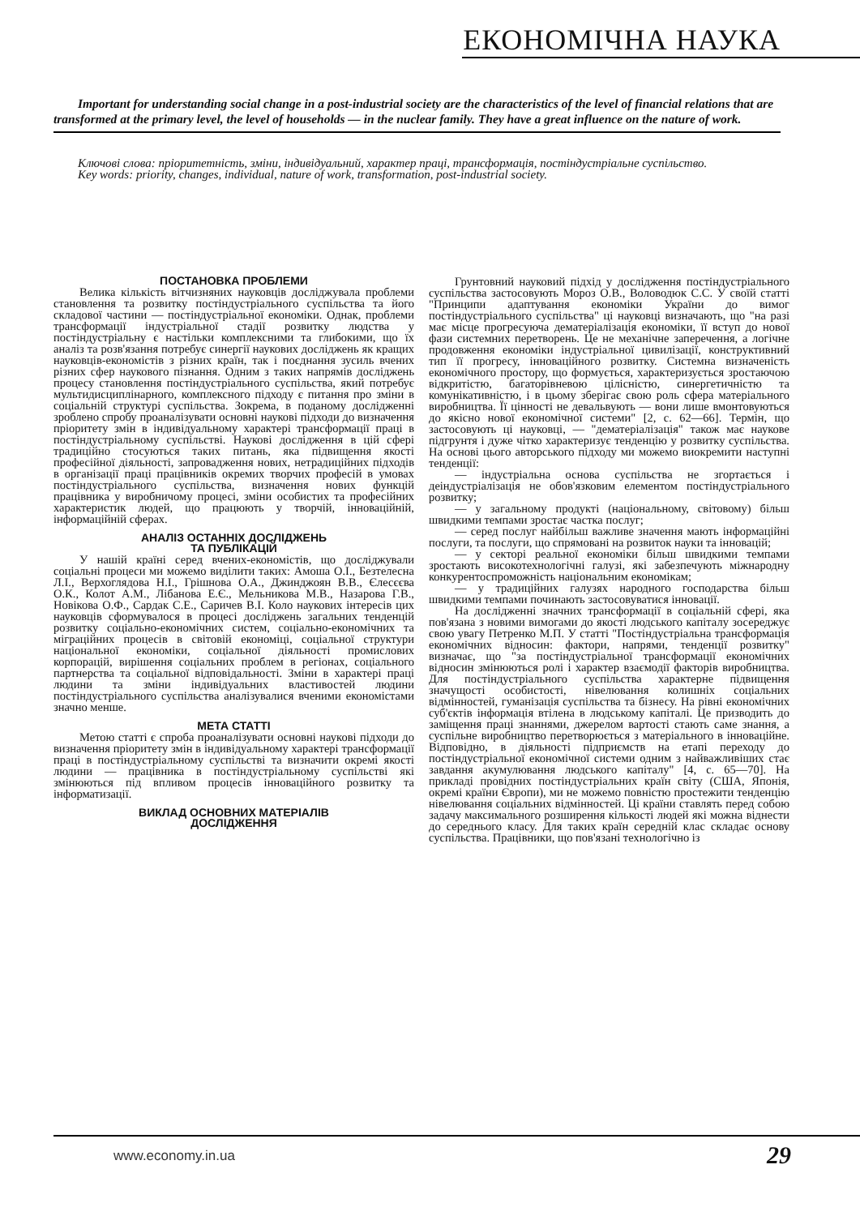ЕКОНОМІЧНА НАУКА
Important for understanding social change in a post-industrial society are the characteristics of the level of financial relations that are transformed at the primary level, the level of households — in the nuclear family. They have a great influence on the nature of work.
Ключові слова: пріоритетність, зміни, індивідуальний, характер праці, трансформація, постіндустріальне суспільство.
Key words: priority, changes, individual, nature of work, transformation, post-industrial society.
ПОСТАНОВКА ПРОБЛЕМИ
Велика кількість вітчизняних науковців досліджувала проблеми становлення та розвитку постіндустріального суспільства та його складової частини — постіндустріальної економіки. Однак, проблеми трансформації індустріальної стадії розвитку людства у постіндустріальну є настільки комплексними та глибокими, що їх аналіз та розв'язання потребує синергії наукових досліджень як кращих науковців-економістів з різних країн, так і поєднання зусиль вчених різних сфер наукового пізнання. Одним з таких напрямів досліджень процесу становлення постіндустріального суспільства, який потребує мультидисциплінарного, комплексного підходу є питання про зміни в соціальній структурі суспільства. Зокрема, в поданому дослідженні зроблено спробу проаналізувати основні наукові підходи до визначення пріоритету змін в індивідуальному характері трансформації праці в постіндустріальному суспільстві. Наукові дослідження в цій сфері традиційно стосуються таких питань, яка підвищення якості професійної діяльності, запровадження нових, нетрадиційних підходів в організації праці працівників окремих творчих професій в умовах постіндустріального суспільства, визначення нових функцій працівника у виробничому процесі, зміни особистих та професійних характеристик людей, що працюють у творчій, інноваційній, інформаційній сферах.
АНАЛІЗ ОСТАННІХ ДОСЛІДЖЕНЬ
ТА ПУБЛІКАЦІЙ
У нашій країні серед вчених-економістів, що досліджували соціальні процеси ми можемо виділити таких: Амоша О.І., Безтелесна Л.І., Верхоглядова Н.І., Грішнова О.А., Джинджоян В.В., Єлесєєва О.К., Колот А.М., Лібанова Е.Є., Мельникова М.В., Назарова Г.В., Новікова О.Ф., Сардак С.Е., Саричев В.І. Коло наукових інтересів цих науковців сформувалося в процесі досліджень загальних тенденцій розвитку соціально-економічних систем, соціально-економічних та міграційних процесів в світовій економіці, соціальної структури національної економіки, соціальної діяльності промислових корпорацій, вирішення соціальних проблем в регіонах, соціального партнерства та соціальної відповідальності. Зміни в характері праці людини та зміни індивідуальних властивостей людини постіндустріального суспільства аналізувалися вченими економістами значно менше.
МЕТА СТАТТІ
Метою статті є спроба проаналізувати основні наукові підходи до визначення пріоритету змін в індивідуальному характері трансформації праці в постіндустріальному суспільстві та визначити окремі якості людини — працівника в постіндустріальному суспільстві які змінюються під впливом процесів інноваційного розвитку та інформатизації.
ВИКЛАД ОСНОВНИХ МАТЕРІАЛІВ
ДОСЛІДЖЕННЯ
Грунтовний науковий підхід у дослідження постіндустріального суспільства застосовують Мороз О.В., Воловодюк С.С. У своїй статті "Принципи адаптування економіки України до вимог постіндустріального суспільства" ці науковці визначають, що "на разі має місце прогресуюча дематеріалізація економіки, її вступ до нової фази системних перетворень. Це не механічне заперечення, а логічне продовження економіки індустріальної цивилізації, конструктивний тип її прогресу, інноваційного розвитку. Системна визначеність економічного простору, що формується, характеризується зростаючою відкритістю, багаторівневою цілісністю, синергетичністю та комунікативністю, і в цьому зберігає свою роль сфера матеріального виробництва. Її цінності не девальвують — вони лише вмонтовуються до якісно нової економічної системи" [2, с. 62—66]. Термін, що застосовують ці науковці, — "дематеріалізація" також має наукове підгрунтя і дуже чітко характеризує тенденцію у розвитку суспільства. На основі цього авторського підходу ми можемо виокремити наступні тенденції:
— індустріальна основа суспільства не згортається і деіндустріалізація не обов'язковим елементом постіндустріального розвитку;
— у загальному продукті (національному, світовому) більш швидкими темпами зростає частка послуг;
— серед послуг найбільш важливе значення мають інформаційні послуги, та послуги, що спрямовані на розвиток науки та інновацій;
— у секторі реальної економіки більш швидкими темпами зростають високотехнологічні галузі, які забезпечують міжнародну конкурентоспроможність національним економікам;
— у традиційних галузях народного господарства більш швидкими темпами починають застосовуватися інновації.
На дослідженні значних трансформації в соціальній сфері, яка пов'язана з новими вимогами до якості людського капіталу зосереджує свою увагу Петренко М.П. У статті "Постіндустріальна трансформація економічних відносин: фактори, напрями, тенденції розвитку" визначає, що "за постіндустріальної трансформації економічних відносин змінюються ролі і характер взаємодії факторів виробництва. Для постіндустріального суспільства характерне підвищення значущості особистості, нівелювання колишніх соціальних відмінностей, гуманізація суспільства та бізнесу. На рівні економічних суб'єктів інформація втілена в людському капіталі. Це призводить до заміщення праці знаннями, джерелом вартості стають саме знання, а суспільне виробництво перетворюється з матеріального в інноваційне. Відповідно, в діяльності підприємств на етапі переходу до постіндустріальної економічної системи одним з найважливіших стає завдання акумулювання людського капіталу" [4, с. 65—70]. На прикладі провідних постіндустріальних країн світу (США, Японія, окремі країни Європи), ми не можемо повністю простежити тенденцію нівелювання соціальних відмінностей. Ці країни ставлять перед собою задачу максимального розширення кількості людей які можна віднести до середнього класу. Для таких країн середній клас складає основу суспільства. Працівники, що пов'язані технологічно із
www.economy.in.ua 29